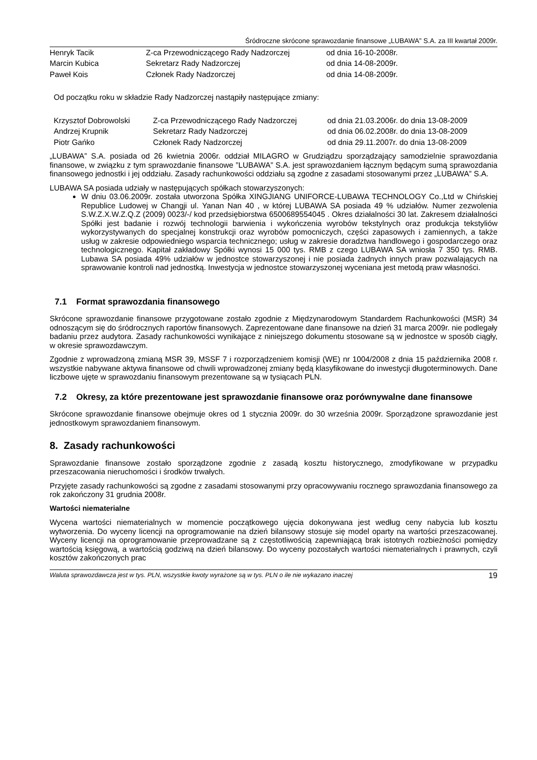Śródroczne skrócone sprawozdanie finansowe „LUBAWA” S.A. za III kwartał 2009r.
| Henryk Tacik | Z-ca Przewodniczącego Rady Nadzorczej | od dnia 16-10-2008r. |
| Marcin Kubica | Sekretarz Rady Nadzorczej | od dnia 14-08-2009r. |
| Paweł Kois | Członek Rady Nadzorczej | od dnia 14-08-2009r. |
Od początku roku w składzie Rady Nadzorczej nastąpiły następujące zmiany:
| Krzysztof Dobrowolski | Z-ca Przewodniczącego Rady Nadzorczej | od dnia 21.03.2006r. do dnia 13-08-2009 |
| Andrzej Krupnik | Sekretarz Rady Nadzorczej | od dnia 06.02.2008r. do dnia 13-08-2009 |
| Piotr Gańko | Członek Rady Nadzorczej | od dnia 29.11.2007r. do dnia 13-08-2009 |
„LUBAWA” S.A. posiada od 26 kwietnia 2006r. oddział MILAGRO w Grudziądzu sporządzający samodzielnie sprawozdania finansowe, w związku z tym sprawozdanie finansowe ”LUBAWA” S.A. jest sprawozdaniem łącznym będącym sumą sprawozdania finansowego jednostki i jej oddziału. Zasady rachunkowości oddziału są zgodne z zasadami stosowanymi przez „LUBAWA” S.A.
LUBAWA SA posiada udziały w następujących spółkach stowarzyszonych:
W dniu 03.06.2009r. została utworzona Spółka XINGJIANG UNIFORCE-LUBAWA TECHNOLOGY Co.,Ltd w Chińskiej Republice Ludowej w Changji ul. Yanan Nan 40 , w której LUBAWA SA posiada 49 % udziałów. Numer zezwolenia S.W.Z.X.W.Z.Q.Z (2009) 0023/-/ kod przedsiębiorstwa 6500689554045 . Okres działalności 30 lat. Zakresem działalności Spółki jest badanie i rozwój technologii barwienia i wykończenia wyrobów tekstylnych oraz produkcja tekstyliów wykorzystywanych do specjalnej konstrukcji oraz wyrobów pomocniczych, części zapasowych i zamiennych, a także usług w zakresie odpowiedniego wsparcia technicznego; usług w zakresie doradztwa handlowego i gospodarczego oraz technologicznego. Kapitał zakładowy Spółki wynosi 15 000 tys. RMB z czego LUBAWA SA wniosła 7 350 tys. RMB. Lubawa SA posiada 49% udziałów w jednostce stowarzyszonej i nie posiada żadnych innych praw pozwalających na sprawowanie kontroli nad jednostką. Inwestycja w jednostce stowarzyszonej wyceniana jest metodą praw własności.
7.1 Format sprawozdania finansowego
Skrócone sprawozdanie finansowe przygotowane zostało zgodnie z Międzynarodowym Standardem Rachunkowości (MSR) 34 odnoszącym się do śródrocznych raportów finansowych. Zaprezentowane dane finansowe na dzień 31 marca 2009r. nie podlegały badaniu przez audytora. Zasady rachunkowości wynikające z niniejszego dokumentu stosowane są w jednostce w sposób ciągły, w okresie sprawozdawczym.
Zgodnie z wprowadzoną zmianą MSR 39, MSSF 7 i rozporządzeniem komisji (WE) nr 1004/2008 z dnia 15 października 2008 r. wszystkie nabywane aktywa finansowe od chwili wprowadzonej zmiany będą klasyfikowane do inwestycji długoterminowych. Dane liczbowe ujęte w sprawozdaniu finansowym prezentowane są w tysiącach PLN.
7.2 Okresy, za które prezentowane jest sprawozdanie finansowe oraz porównywalne dane finansowe
Skrócone sprawozdanie finansowe obejmuje okres od 1 stycznia 2009r. do 30 września 2009r. Sporządzone sprawozdanie jest jednostkowym sprawozdaniem finansowym.
8. Zasady rachunkowości
Sprawozdanie finansowe zostało sporządzone zgodnie z zasadą kosztu historycznego, zmodyfikowane w przypadku przeszacowania nieruchomości i środków trwałych.
Przyjęte zasady rachunkowości są zgodne z zasadami stosowanymi przy opracowywaniu rocznego sprawozdania finansowego za rok zakończony 31 grudnia 2008r.
Wartości niematerialne
Wycena wartości niematerialnych w momencie początkowego ujęcia dokonywana jest według ceny nabycia lub kosztu wytworzenia. Do wyceny licencji na oprogramowanie na dzień bilansowy stosuje się model oparty na wartości przeszacowanej. Wyceny licencji na oprogramowanie przeprowadzane są z częstotliwością zapewniającą brak istotnych rozbieżności pomiędzy wartością księgową, a wartością godziwą na dzień bilansowy. Do wyceny pozostałych wartości niematerialnych i prawnych, czyli kosztów zakończonych prac
Waluta sprawozdawcza jest w tys. PLN, wszystkie kwoty wyrażone są w tys. PLN o ile nie wykazano inaczej 19